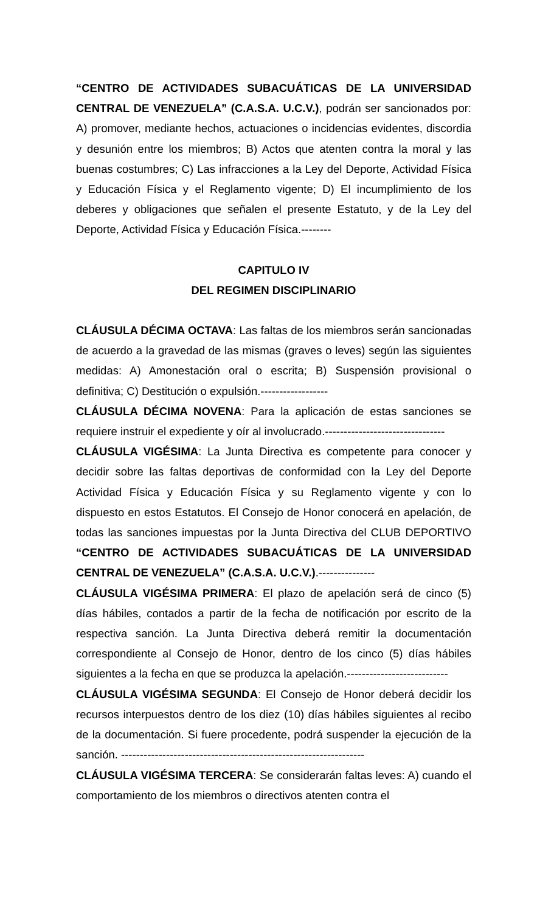“CENTRO DE ACTIVIDADES SUBACUÁTICAS DE LA UNIVERSIDAD CENTRAL DE VENEZUELA” (C.A.S.A. U.C.V.), podrán ser sancionados por: A) promover, mediante hechos, actuaciones o incidencias evidentes, discordia y desunión entre los miembros; B) Actos que atenten contra la moral y las buenas costumbres; C) Las infracciones a la Ley del Deporte, Actividad Física y Educación Física y el Reglamento vigente; D) El incumplimiento de los deberes y obligaciones que señalen el presente Estatuto, y de la Ley del Deporte, Actividad Física y Educación Física.--------
CAPITULO IV
DEL REGIMEN DISCIPLINARIO
CLÁUSULA DÉCIMA OCTAVA: Las faltas de los miembros serán sancionadas de acuerdo a la gravedad de las mismas (graves o leves) según las siguientes medidas: A) Amonestación oral o escrita; B) Suspensión provisional o definitiva; C) Destitución o expulsión.------------------
CLÁUSULA DÉCIMA NOVENA: Para la aplicación de estas sanciones se requiere instruir el expediente y oír al involucrado.--------------------------------
CLÁUSULA VIGÉSIMA: La Junta Directiva es competente para conocer y decidir sobre las faltas deportivas de conformidad con la Ley del Deporte Actividad Física y Educación Física y su Reglamento vigente y con lo dispuesto en estos Estatutos. El Consejo de Honor conocerá en apelación, de todas las sanciones impuestas por la Junta Directiva del CLUB DEPORTIVO “CENTRO DE ACTIVIDADES SUBACUÁTICAS DE LA UNIVERSIDAD CENTRAL DE VENEZUELA” (C.A.S.A. U.C.V.).---------------
CLÁUSULA VIGÉSIMA PRIMERA: El plazo de apelación será de cinco (5) días hábiles, contados a partir de la fecha de notificación por escrito de la respectiva sanción. La Junta Directiva deberá remitir la documentación correspondiente al Consejo de Honor, dentro de los cinco (5) días hábiles siguientes a la fecha en que se produzca la apelación.---------------------------
CLÁUSULA VIGÉSIMA SEGUNDA: El Consejo de Honor deberá decidir los recursos interpuestos dentro de los diez (10) días hábiles siguientes al recibo de la documentación. Si fuere procedente, podrá suspender la ejecución de la sanción. -----------------------------------------------------------------
CLÁUSULA VIGÉSIMA TERCERA: Se considerarán faltas leves: A) cuando el comportamiento de los miembros o directivos atenten contra el